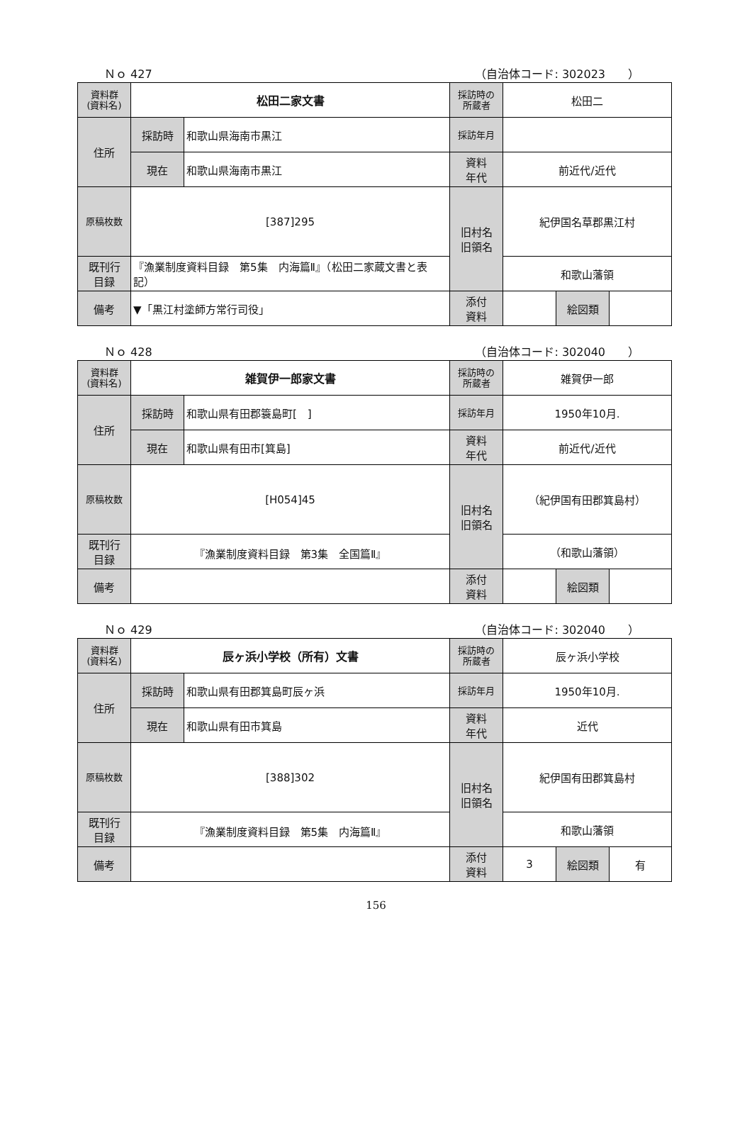Ｎｏ 427 （自治体コード: 302023　　）
| 資料群 (資料名) | 松田二家文書 | | 採訪時の 所蔵者 | 松田二 | | |
| 住所 | 採訪時 | 和歌山県海南市黒江 | 採訪年月 | | | |
| | 現在 | 和歌山県海南市黒江 | 資料 年代 | 前近代/近代 | | |
| 原稿枚数 | [387]295 | | 旧村名 旧領名 | 紀伊国名草郡黒江村 | | |
| 既刊行 目録 | 『漁業制度資料目録 第5集 内海篇Ⅱ』（松田二家蔵文書と表記） | | | 和歌山藩領 | | |
| 備考 | ▼「黒江村塗師方常行司役」 | | | | | |
| | | | 添付 資料 | | 絵図類 | |
Ｎｏ 428 （自治体コード: 302040　　）
| 資料群 (資料名) | 雑賀伊一郎家文書 | | 採訪時の 所蔵者 | 雑賀伊一郎 | | |
| 住所 | 採訪時 | 和歌山県有田郡簑島町[ ] | 採訪年月 | 1950年10月. | | |
| | 現在 | 和歌山県有田市[箕島] | 資料 年代 | 前近代/近代 | | |
| 原稿枚数 | [H054]45 | | 旧村名 旧領名 | （紀伊国有田郡箕島村） | | |
| 既刊行 目録 | 『漁業制度資料目録 第3集 全国篇Ⅱ』 | | | （和歌山藩領） | | |
| 備考 | | | | | | |
| | | | 添付 資料 | | 絵図類 | |
Ｎｏ 429 （自治体コード: 302040　　）
| 資料群 (資料名) | 辰ヶ浜小学校（所有）文書 | | 採訪時の 所蔵者 | 辰ヶ浜小学校 | | |
| 住所 | 採訪時 | 和歌山県有田郡箕島町辰ヶ浜 | 採訪年月 | 1950年10月. | | |
| | 現在 | 和歌山県有田市箕島 | 資料 年代 | 近代 | | |
| 原稿枚数 | [388]302 | | 旧村名 旧領名 | 紀伊国有田郡箕島村 | | |
| 既刊行 目録 | 『漁業制度資料目録 第5集 内海篇Ⅱ』 | | | 和歌山藩領 | | |
| 備考 | | | | | | |
| | | | 添付 資料 | 3 | 絵図類 | 有 |
156